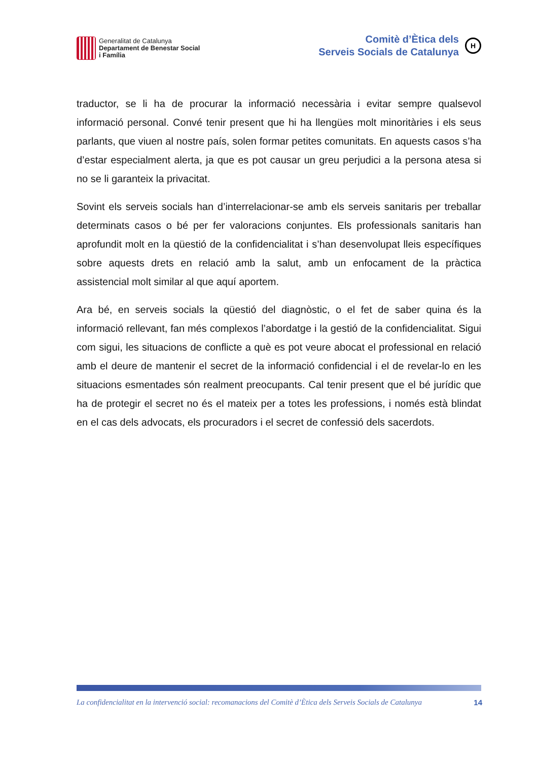Generalitat de Catalunya
Departament de Benestar Social
i Família
Comitè d’Ètica dels
Serveis Socials de Catalunya
H
traductor, se li ha de procurar la informació necessària i evitar sempre qualsevol informació personal. Convé tenir present que hi ha llengües molt minoritàries i els seus parlants, que viuen al nostre país, solen formar petites comunitats. En aquests casos s’ha d’estar especialment alerta, ja que es pot causar un greu perjudici a la persona atesa si no se li garanteix la privacitat.
Sovint els serveis socials han d’interrelacionar-se amb els serveis sanitaris per treballar determinats casos o bé per fer valoracions conjuntes. Els professionals sanitaris han aprofundit molt en la qüestió de la confidencialitat i s’han desenvolupat lleis específiques sobre aquests drets en relació amb la salut, amb un enfocament de la pràctica assistencial molt similar al que aquí aportem.
Ara bé, en serveis socials la qüestió del diagnòstic, o el fet de saber quina és la informació rellevant, fan més complexos l’abordatge i la gestió de la confidencialitat. Sigui com sigui, les situacions de conflicte a què es pot veure abocat el professional en relació amb el deure de mantenir el secret de la informació confidencial i el de revelar-lo en les situacions esmentades són realment preocupants. Cal tenir present que el bé jurídic que ha de protegir el secret no és el mateix per a totes les professions, i només està blindat en el cas dels advocats, els procuradors i el secret de confessió dels sacerdots.
La confidencialitat en la intervenció social: recomanacions del Comitè d’Ètica dels Serveis Socials de Catalunya 14